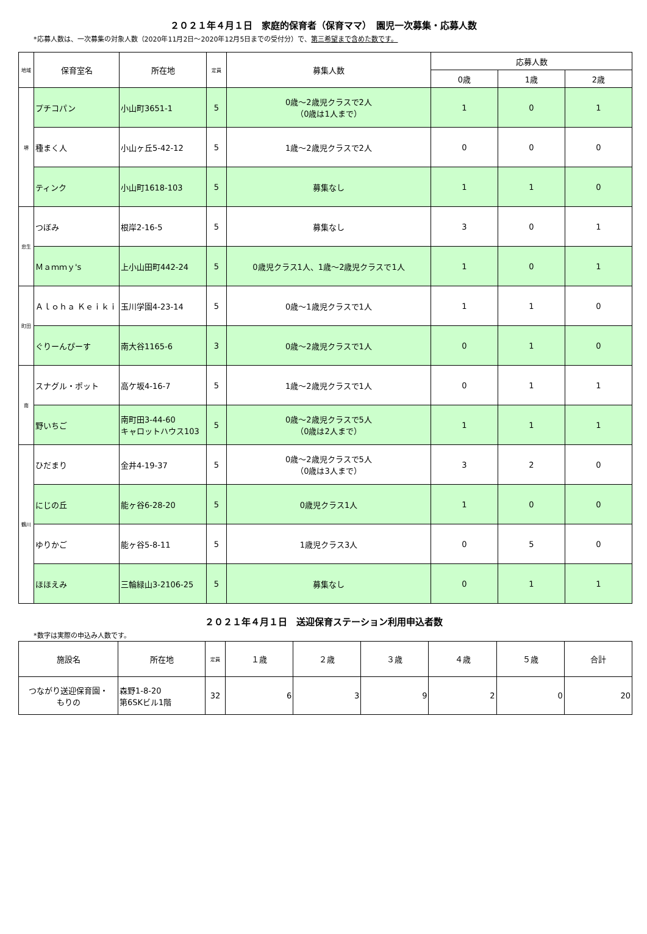２０２１年４月１日　家庭的保育者（保育ママ）　園児一次募集・応募人数
*応募人数は、一次募集の対象人数（2020年11月2日～2020年12月5日までの受付分）で、第三希望まで含めた数です。
| 地域 | 保育室名 | 所在地 | 定員 | 募集人数 | 応募人数 | | |
| --- | --- | --- | --- | --- | --- | --- | --- |
| | | | | | 0歳 | 1歳 | 2歳 |
| 堺 | プチコパン | 小山町3651-1 | 5 | 0歳～2歳児クラスで2人 （0歳は1人まで） | 1 | 0 | 1 |
| | 種まく人 | 小山ヶ丘5-42-12 | 5 | 1歳～2歳児クラスで2人 | 0 | 0 | 0 |
| | ティンク | 小山町1618-103 | 5 | 募集なし | 1 | 1 | 0 |
| 忠生 | つぼみ | 根岸2-16-5 | 5 | 募集なし | 3 | 0 | 1 |
| | Ｍａｍｍｙ's | 上小山田町442-24 | 5 | 0歳児クラス1人、1歳～2歳児クラスで1人 | 1 | 0 | 1 |
| 町田 | Ａｌｏｈａ Ｋｅｉｋｉ | 玉川学園4-23-14 | 5 | 0歳～1歳児クラスで1人 | 1 | 1 | 0 |
| | ぐりーんぴーす | 南大谷1165-6 | 3 | 0歳～2歳児クラスで1人 | 0 | 1 | 0 |
| 南 | スナグル・ポット | 高ケ坂4-16-7 | 5 | 1歳～2歳児クラスで1人 | 0 | 1 | 1 |
| | 野いちご | 南町田3-44-60 キャロットハウス103 | 5 | 0歳～2歳児クラスで5人 （0歳は2人まで） | 1 | 1 | 1 |
| 鶴川 | ひだまり | 金井4-19-37 | 5 | 0歳～2歳児クラスで5人 （0歳は3人まで） | 3 | 2 | 0 |
| | にじの丘 | 能ヶ谷6-28-20 | 5 | 0歳児クラス1人 | 1 | 0 | 0 |
| | ゆりかご | 能ヶ谷5-8-11 | 5 | 1歳児クラス3人 | 0 | 5 | 0 |
| | ほほえみ | 三輪緑山3-2106-25 | 5 | 募集なし | 0 | 1 | 1 |
２０２１年４月１日　送迎保育ステーション利用申込者数
*数字は実際の申込み人数です。
| 施設名 | 所在地 | 定員 | １歳 | ２歳 | ３歳 | ４歳 | ５歳 | 合計 |
| --- | --- | --- | --- | --- | --- | --- | --- | --- |
| つながり送迎保育園・ もりの | 森野1-8-20 第6SKビル1階 | 32 | 6 | 3 | 9 | 2 | 0 | 20 |